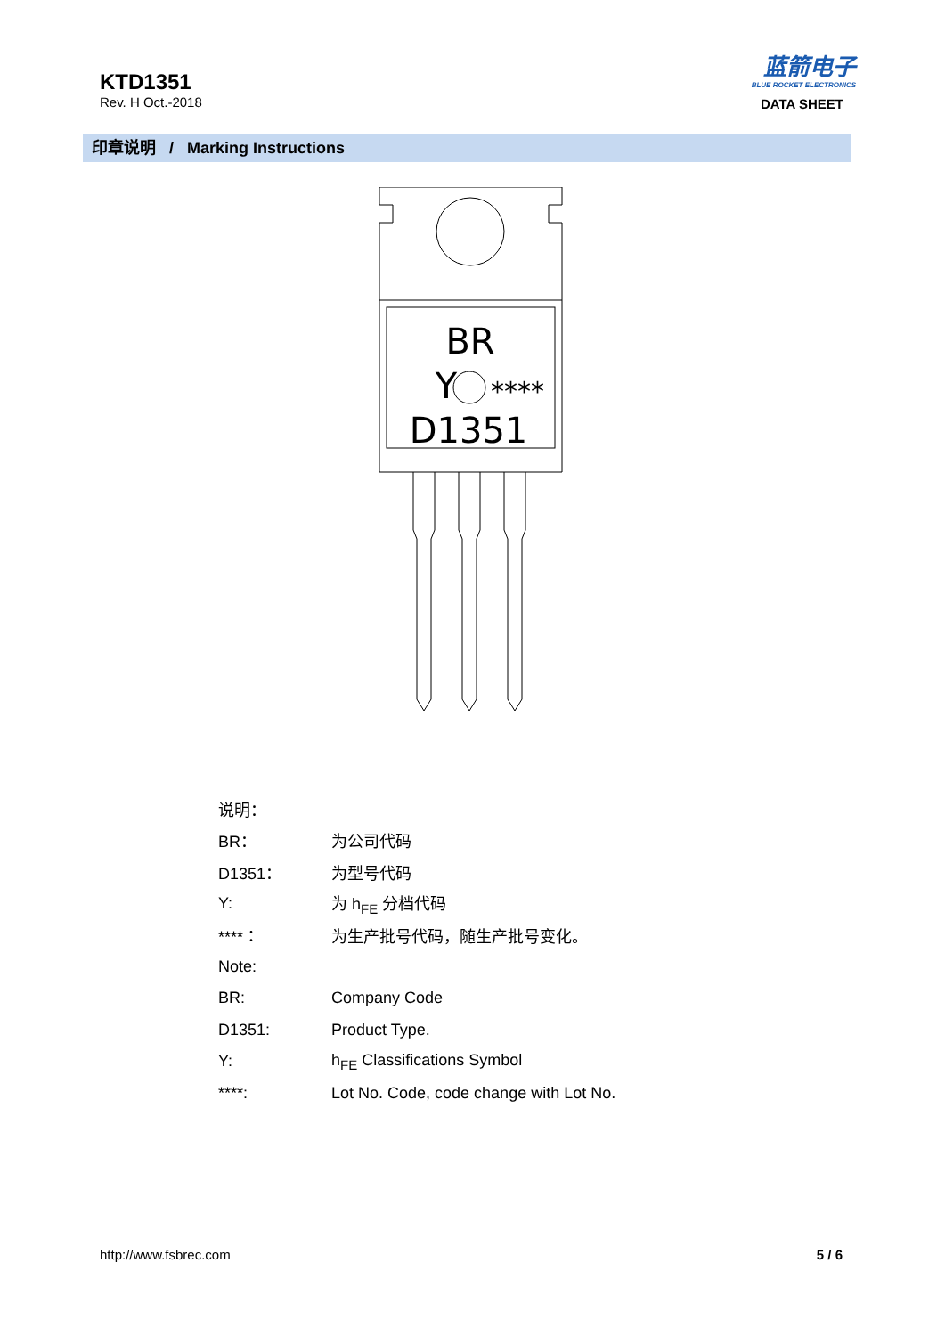KTD1351
Rev. H Oct.-2018
蓝箭电子
BLUE ROCKET ELECTRONICS
DATA SHEET
印章说明 / Marking Instructions
BR
Y
****
D1351
| 说明： | |
| BR： | 为公司代码 |
| D1351： | 为型号代码 |
| Y: | 为 h<sub>FE</sub> 分档代码 |
| ****： | 为生产批号代码，随生产批号变化。 |
| Note: | |
| BR: | Company Code |
| D1351: | Product Type. |
| Y: | h<sub>FE</sub> Classifications Symbol |
| ****: | Lot No. Code, code change with Lot No. |
http://www.fsbrec.com 5 / 6